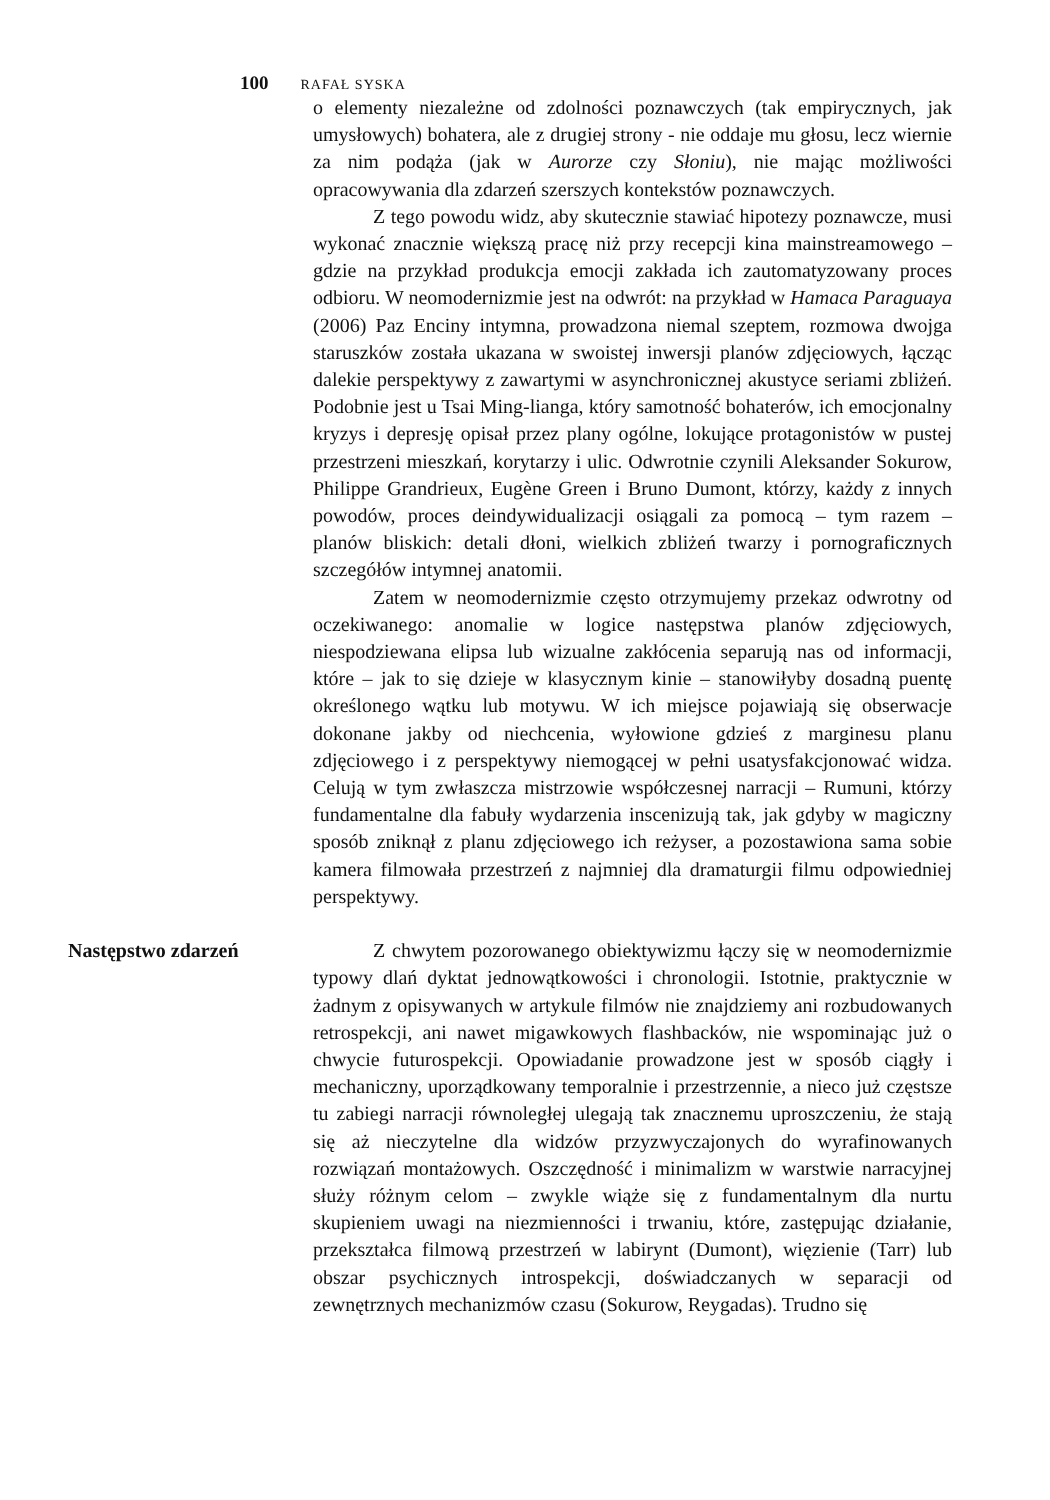100 RAFAŁ SYSKA
o elementy niezależne od zdolności poznawczych (tak empirycznych, jak umysłowych) bohatera, ale z drugiej strony - nie oddaje mu głosu, lecz wiernie za nim podąża (jak w Aurorze czy Słoniu), nie mając możliwości opracowywania dla zdarzeń szerszych kontekstów poznawczych.
Z tego powodu widz, aby skutecznie stawiać hipotezy poznawcze, musi wykonać znacznie większą pracę niż przy recepcji kina mainstreamowego – gdzie na przykład produkcja emocji zakłada ich zautomatyzowany proces odbioru. W neomodernizmie jest na odwrót: na przykład w Hamaca Paraguaya (2006) Paz Enciny intymna, prowadzona niemal szeptem, rozmowa dwojga staruszków została ukazana w swoistej inwersji planów zdjęciowych, łącząc dalekie perspektywy z zawartymi w asynchronicznej akustyce seriami zbliżeń. Podobnie jest u Tsai Ming-lianga, który samotność bohaterów, ich emocjonalny kryzys i depresję opisał przez plany ogólne, lokujące protagonistów w pustej przestrzeni mieszkań, korytarzy i ulic. Odwrotnie czynili Aleksander Sokurow, Philippe Grandrieux, Eugène Green i Bruno Dumont, którzy, każdy z innych powodów, proces deindywidualizacji osiągali za pomocą – tym razem – planów bliskich: detali dłoni, wielkich zbliżeń twarzy i pornograficznych szczegółów intymnej anatomii.
Zatem w neomodernizmie często otrzymujemy przekaz odwrotny od oczekiwanego: anomalie w logice następstwa planów zdjęciowych, niespodziewana elipsa lub wizualne zakłócenia separują nas od informacji, które – jak to się dzieje w klasycznym kinie – stanowiłyby dosadną puentę określonego wątku lub motywu. W ich miejsce pojawiają się obserwacje dokonane jakby od niechcenia, wyłowione gdzieś z marginesu planu zdjęciowego i z perspektywy niemogącej w pełni usatysfakcjonować widza. Celują w tym zwłaszcza mistrzowie współczesnej narracji – Rumuni, którzy fundamentalne dla fabuły wydarzenia inscenizują tak, jak gdyby w magiczny sposób zniknął z planu zdjęciowego ich reżyser, a pozostawiona sama sobie kamera filmowała przestrzeń z najmniej dla dramaturgii filmu odpowiedniej perspektywy.
Następstwo zdarzeń
Z chwytem pozorowanego obiektywizmu łączy się w neomodernizmie typowy dlań dyktat jednowątkowości i chronologii. Istotnie, praktycznie w żadnym z opisywanych w artykule filmów nie znajdziemy ani rozbudowanych retrospekcji, ani nawet migawkowych flashbacków, nie wspominając już o chwycie futurospekcji. Opowiadanie prowadzone jest w sposób ciągły i mechaniczny, uporządkowany temporalnie i przestrzennie, a nieco już częstsze tu zabiegi narracji równoległej ulegają tak znacznemu uproszczeniu, że stają się aż nieczytelne dla widzów przyzwyczajonych do wyrafinowanych rozwiązań montażowych. Oszczędność i minimalizm w warstwie narracyjnej służy różnym celom – zwykle wiąże się z fundamentalnym dla nurtu skupieniem uwagi na niezmienności i trwaniu, które, zastępując działanie, przekształca filmową przestrzeń w labirynt (Dumont), więzienie (Tarr) lub obszar psychicznych introspekcji, doświadczanych w separacji od zewnętrznych mechanizmów czasu (Sokurow, Reygadas). Trudno się